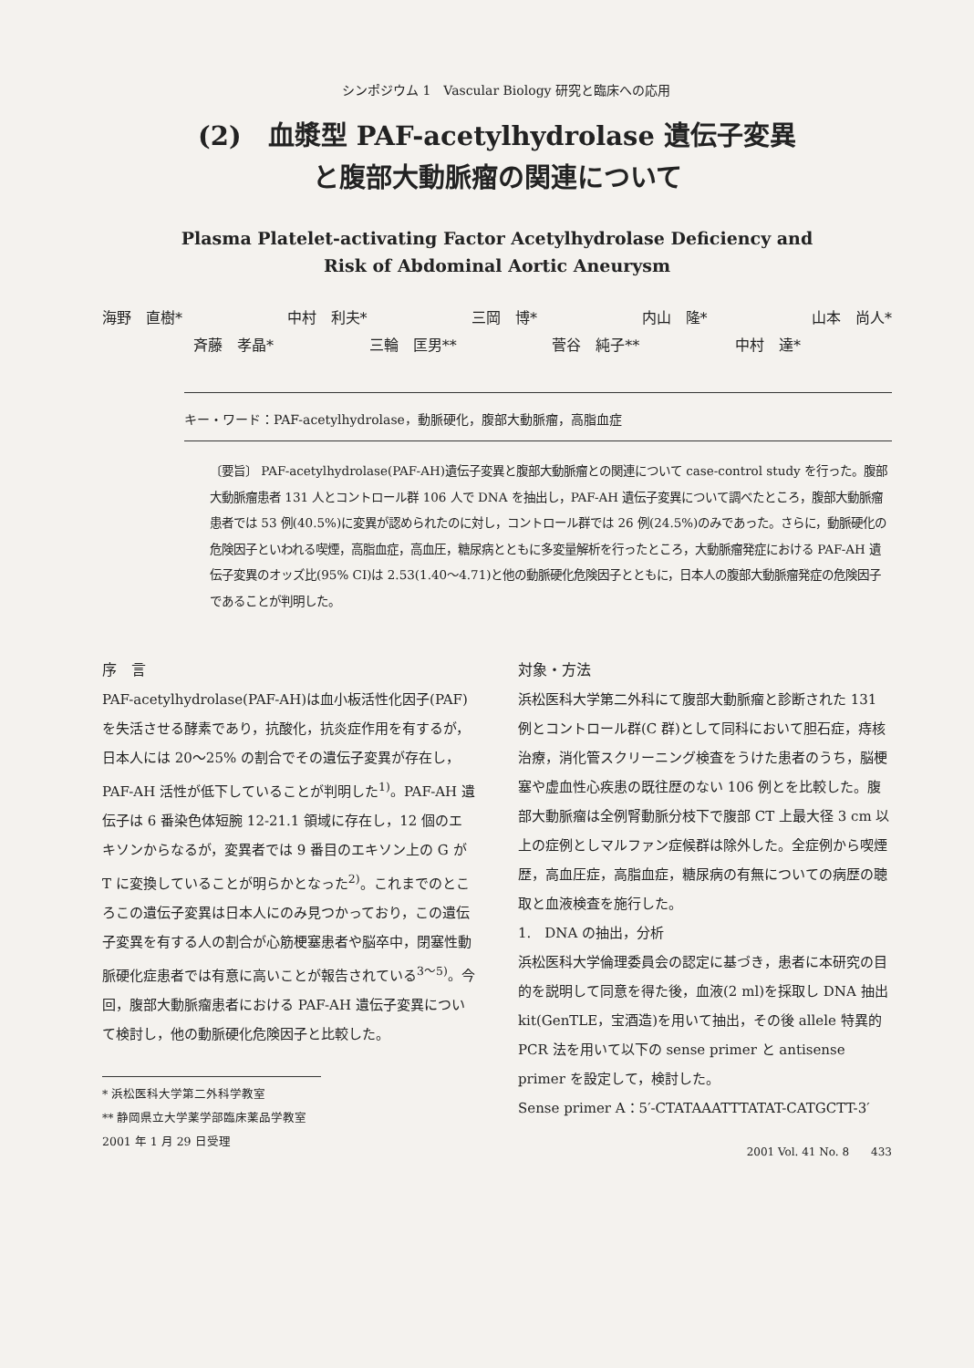シンポジウム 1　Vascular Biology 研究と臨床への応用
(2)　血漿型 PAF-acetylhydrolase 遺伝子変異
と腹部大動脈瘤の関連について
Plasma Platelet-activating Factor Acetylhydrolase Deficiency and
Risk of Abdominal Aortic Aneurysm
海野　直樹* 中村　利夫* 三岡　博* 内山　隆* 山本　尚人*
斉藤　孝晶* 三輪　匡男** 菅谷　純子** 中村　達*
キー・ワード：PAF-acetylhydrolase，動脈硬化，腹部大動脈瘤，高脂血症
〔要旨〕 PAF-acetylhydrolase(PAF-AH)遺伝子変異と腹部大動脈瘤との関連について case-control study を行った。腹部大動脈瘤患者 131 人とコントロール群 106 人で DNA を抽出し，PAF-AH 遺伝子変異について調べたところ，腹部大動脈瘤患者では 53 例(40.5%)に変異が認められたのに対し，コントロール群では 26 例(24.5%)のみであった。さらに，動脈硬化の危険因子といわれる喫煙，高脂血症，高血圧，糖尿病とともに多変量解析を行ったところ，大動脈瘤発症における PAF-AH 遺伝子変異のオッズ比(95% CI)は 2.53(1.40～4.71)と他の動脈硬化危険因子とともに，日本人の腹部大動脈瘤発症の危険因子であることが判明した。
序　言
PAF-acetylhydrolase(PAF-AH)は血小板活性化因子(PAF)を失活させる酵素であり，抗酸化，抗炎症作用を有するが，日本人には 20～25% の割合でその遺伝子変異が存在し，PAF-AH 活性が低下していることが判明した<sup>1)</sup>。PAF-AH 遺伝子は 6 番染色体短腕 12-21.1 領域に存在し，12 個のエキソンからなるが，変異者では 9 番目のエキソン上の G が T に変換していることが明らかとなった<sup>2)</sup>。これまでのところこの遺伝子変異は日本人にのみ見つかっており，この遺伝子変異を有する人の割合が心筋梗塞患者や脳卒中，閉塞性動脈硬化症患者では有意に高いことが報告されている<sup>3～5)</sup>。今回，腹部大動脈瘤患者における PAF-AH 遺伝子変異について検討し，他の動脈硬化危険因子と比較した。
* 浜松医科大学第二外科学教室
** 静岡県立大学薬学部臨床薬品学教室
2001 年 1 月 29 日受理
対象・方法
浜松医科大学第二外科にて腹部大動脈瘤と診断された 131 例とコントロール群(C 群)として同科において胆石症，痔核治療，消化管スクリーニング検査をうけた患者のうち，脳梗塞や虚血性心疾患の既往歴のない 106 例とを比較した。腹部大動脈瘤は全例腎動脈分枝下で腹部 CT 上最大径 3 cm 以上の症例としマルファン症候群は除外した。全症例から喫煙歴，高血圧症，高脂血症，糖尿病の有無についての病歴の聴取と血液検査を施行した。
1.　DNA の抽出，分析
浜松医科大学倫理委員会の認定に基づき，患者に本研究の目的を説明して同意を得た後，血液(2 ml)を採取し DNA 抽出 kit(GenTLE，宝酒造)を用いて抽出，その後 allele 特異的 PCR 法を用いて以下の sense primer と antisense primer を設定して，検討した。
Sense primer A：5′-CTATAAATTTATAT-CATGCTT-3′
2001 Vol. 41 No. 8　　433